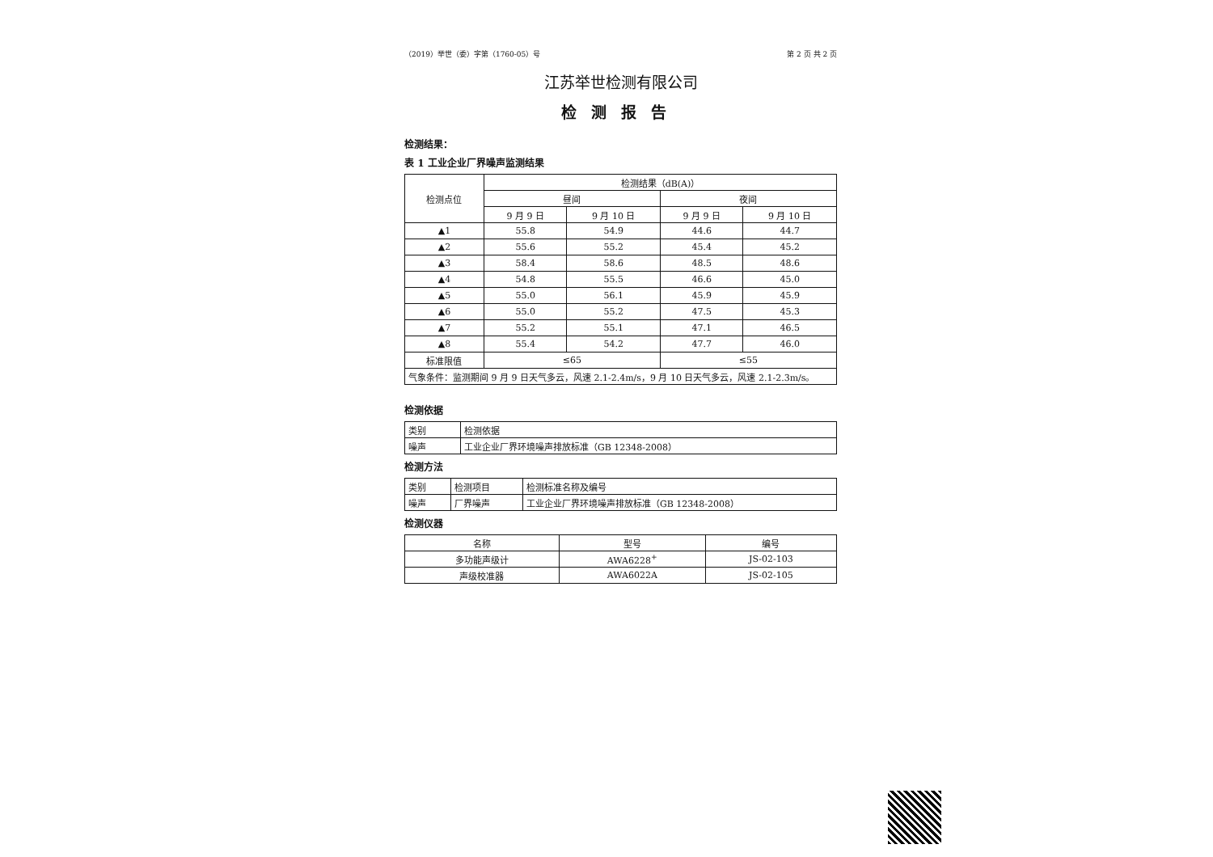（2019）举世（委）字第（1760-05）号 第 2 页 共 2 页
江苏举世检测有限公司
检测报告
检测结果：
表 1 工业企业厂界噪声监测结果
| 检测点位 | 检测结果（dB(A)） | | | |
| --- | --- | --- | --- | --- |
| | 昼间 | | 夜间 | |
| | 9 月 9 日 | 9 月 10 日 | 9 月 9 日 | 9 月 10 日 |
| ▲1 | 55.8 | 54.9 | 44.6 | 44.7 |
| ▲2 | 55.6 | 55.2 | 45.4 | 45.2 |
| ▲3 | 58.4 | 58.6 | 48.5 | 48.6 |
| ▲4 | 54.8 | 55.5 | 46.6 | 45.0 |
| ▲5 | 55.0 | 56.1 | 45.9 | 45.9 |
| ▲6 | 55.0 | 55.2 | 47.5 | 45.3 |
| ▲7 | 55.2 | 55.1 | 47.1 | 46.5 |
| ▲8 | 55.4 | 54.2 | 47.7 | 46.0 |
| 标准限值 | ≤65 | | ≤55 | |
| 气象条件：监测期间 9 月 9 日天气多云，风速 2.1-2.4m/s，9 月 10 日天气多云，风速 2.1-2.3m/s。 | | | | |
检测依据
| 类别 | 检测依据 |
| 噪声 | 工业企业厂界环境噪声排放标准（GB 12348-2008） |
检测方法
| 类别 | 检测项目 | 检测标准名称及编号 |
| 噪声 | 厂界噪声 | 工业企业厂界环境噪声排放标准（GB 12348-2008） |
检测仪器
| 名称 | 型号 | 编号 |
| --- | --- | --- |
| 多功能声级计 | AWA6228<sup>+</sup> | JS-02-103 |
| 声级校准器 | AWA6022A | JS-02-105 |